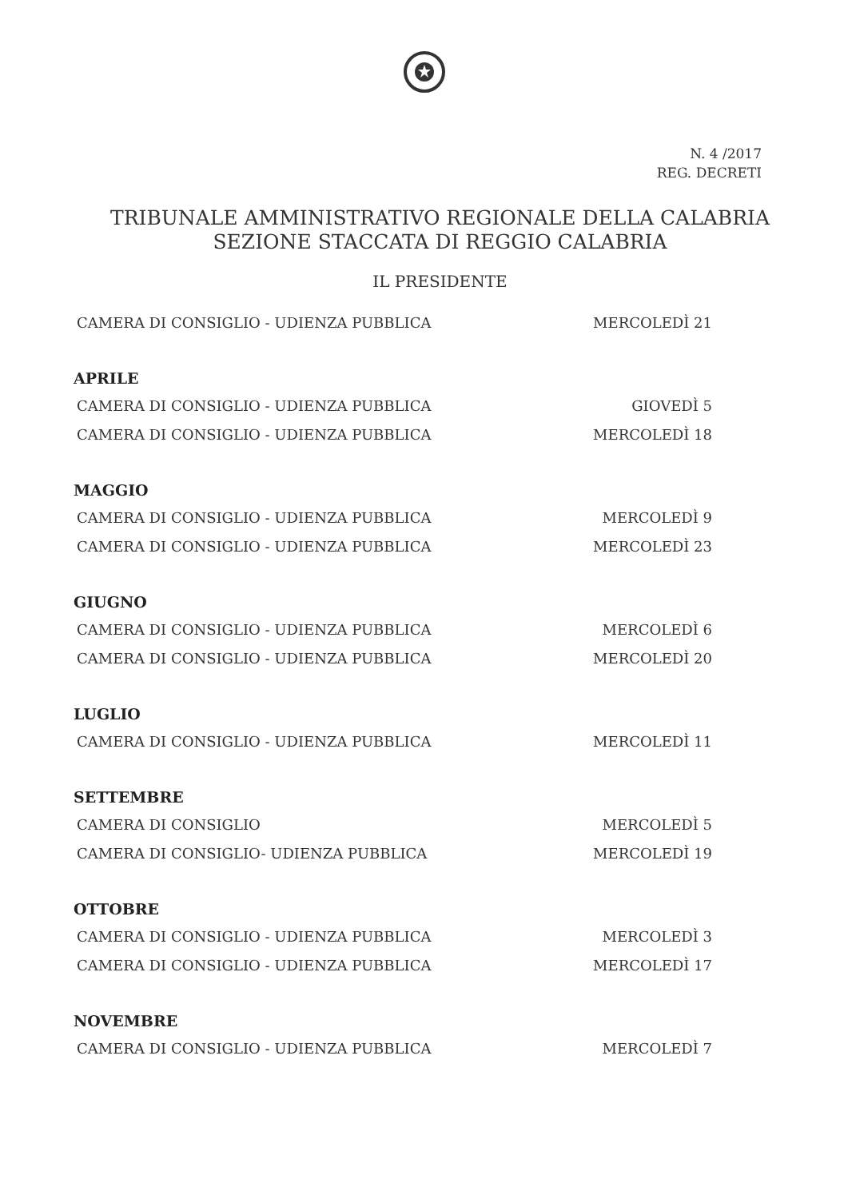N. 4 /2017
REG. DECRETI
TRIBUNALE AMMINISTRATIVO REGIONALE DELLA CALABRIA
SEZIONE STACCATA DI REGGIO CALABRIA
IL PRESIDENTE
CAMERA DI CONSIGLIO - UDIENZA PUBBLICA MERCOLEDÌ 21
APRILE
CAMERA DI CONSIGLIO - UDIENZA PUBBLICA GIOVEDÌ 5
CAMERA DI CONSIGLIO - UDIENZA PUBBLICA MERCOLEDÌ 18
MAGGIO
CAMERA DI CONSIGLIO - UDIENZA PUBBLICA MERCOLEDÌ 9
CAMERA DI CONSIGLIO - UDIENZA PUBBLICA MERCOLEDÌ 23
GIUGNO
CAMERA DI CONSIGLIO - UDIENZA PUBBLICA MERCOLEDÌ 6
CAMERA DI CONSIGLIO - UDIENZA PUBBLICA MERCOLEDÌ 20
LUGLIO
CAMERA DI CONSIGLIO - UDIENZA PUBBLICA MERCOLEDÌ 11
SETTEMBRE
CAMERA DI CONSIGLIO MERCOLEDÌ 5
CAMERA DI CONSIGLIO- UDIENZA PUBBLICA MERCOLEDÌ 19
OTTOBRE
CAMERA DI CONSIGLIO - UDIENZA PUBBLICA MERCOLEDÌ 3
CAMERA DI CONSIGLIO - UDIENZA PUBBLICA MERCOLEDÌ 17
NOVEMBRE
CAMERA DI CONSIGLIO - UDIENZA PUBBLICA MERCOLEDÌ 7